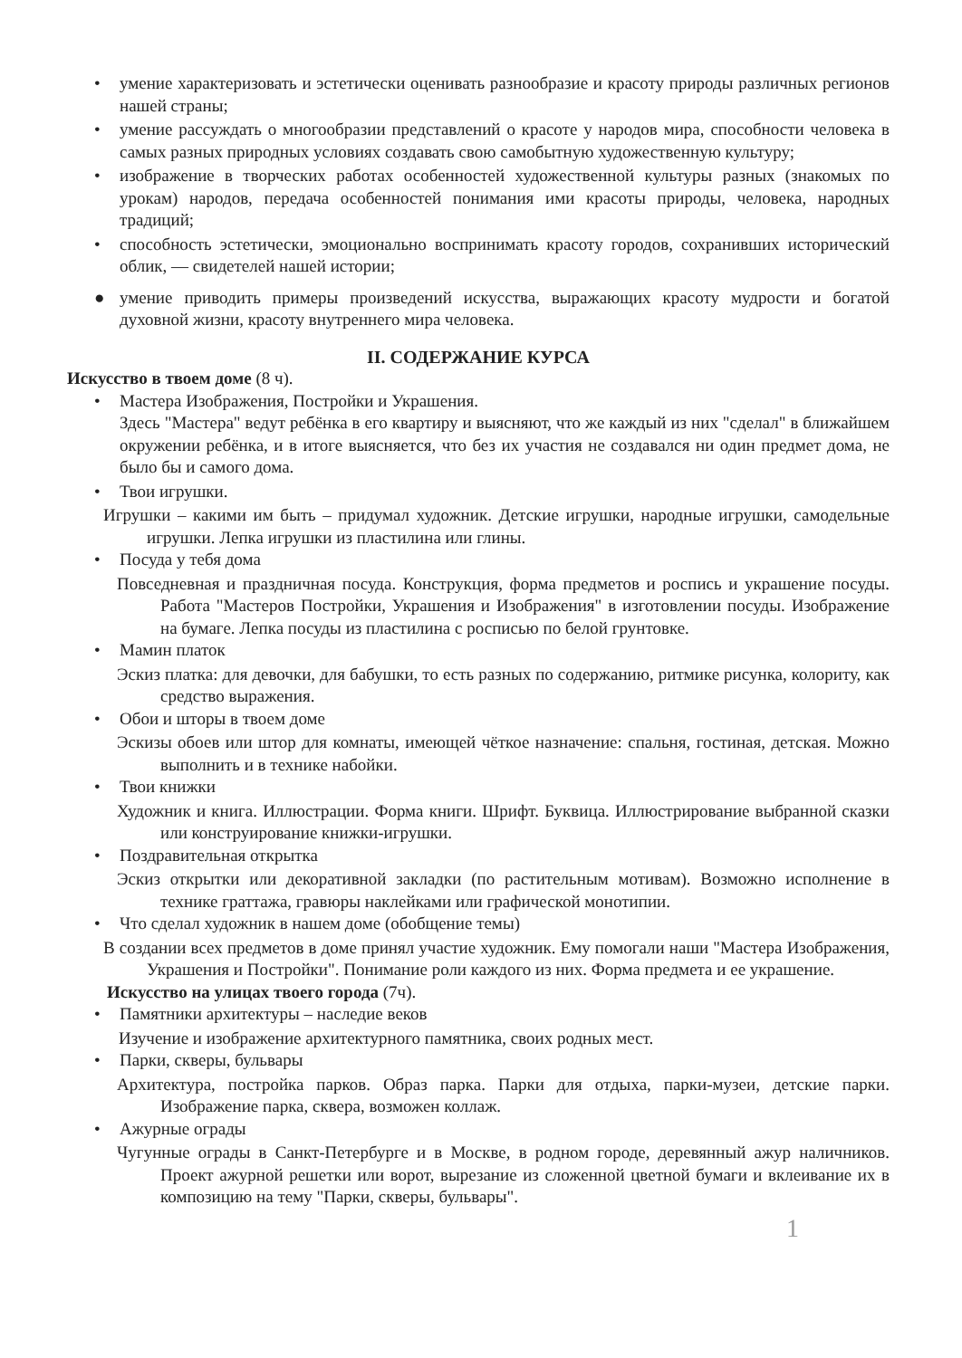• умение характеризовать и эстетически оценивать разнообразие и красоту природы различных регионов нашей страны;
• умение рассуждать о многообразии представлений о красоте у народов мира, способности человека в самых разных природных условиях создавать свою самобытную художественную культуру;
• изображение в творческих работах особенностей художественной культуры разных (знакомых по урокам) народов, передача особенностей понимания ими красоты природы, человека, народных традиций;
• способность эстетически, эмоционально воспринимать красоту городов, сохранивших исторический облик, — свидетелей нашей истории;
● умение приводить примеры произведений искусства, выражающих красоту мудрости и богатой духовной жизни, красоту внутреннего мира человека.
II. СОДЕРЖАНИЕ КУРСА
Искусство в твоем доме (8 ч).
• Мастера Изображения, Постройки и Украшения.
Здесь "Мастера" ведут ребёнка в его квартиру и выясняют, что же каждый из них "сделал" в ближайшем окружении ребёнка, и в итоге выясняется, что без их участия не создавался ни один предмет дома, не было бы и самого дома.
• Твои игрушки.
Игрушки – какими им быть – придумал художник. Детские игрушки, народные игрушки, самодельные игрушки. Лепка игрушки из пластилина или глины.
• Посуда у тебя дома
Повседневная и праздничная посуда. Конструкция, форма предметов и роспись и украшение посуды. Работа "Мастеров Постройки, Украшения и Изображения" в изготовлении посуды. Изображение на бумаге. Лепка посуды из пластилина с росписью по белой грунтовке.
• Мамин платок
Эскиз платка: для девочки, для бабушки, то есть разных по содержанию, ритмике рисунка, колориту, как средство выражения.
• Обои и шторы в твоем доме
Эскизы обоев или штор для комнаты, имеющей чёткое назначение: спальня, гостиная, детская. Можно выполнить и в технике набойки.
• Твои книжки
Художник и книга. Иллюстрации. Форма книги. Шрифт. Буквица. Иллюстрирование выбранной сказки или конструирование книжки-игрушки.
• Поздравительная открытка
Эскиз открытки или декоративной закладки (по растительным мотивам). Возможно исполнение в технике граттажа, гравюры наклейками или графической монотипии.
• Что сделал художник в нашем доме (обобщение темы)
В создании всех предметов в доме принял участие художник. Ему помогали наши "Мастера Изображения, Украшения и Постройки". Понимание роли каждого из них. Форма предмета и ее украшение.
Искусство на улицах твоего города (7ч).
• Памятники архитектуры – наследие веков
Изучение и изображение архитектурного памятника, своих родных мест.
• Парки, скверы, бульвары
Архитектура, постройка парков. Образ парка. Парки для отдыха, парки-музеи, детские парки. Изображение парка, сквера, возможен коллаж.
• Ажурные ограды
Чугунные ограды в Санкт-Петербурге и в Москве, в родном городе, деревянный ажур наличников. Проект ажурной решетки или ворот, вырезание из сложенной цветной бумаги и вклеивание их в композицию на тему "Парки, скверы, бульвары".
1